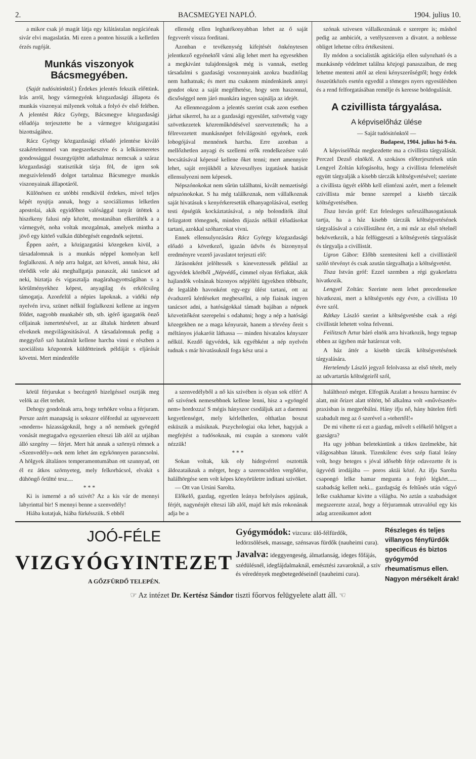2. BACSMEGYEI NAPLÓ. 1904. julius 10.
a mikor csak jó magát látja egy kilátástalan negációnak sivár elvi magaslatán. Mi ezen a ponton hisszük a kelletlen érzés rugóját.
Munkás viszonyok Bácsmegyében.
(Saját tudósitónktól.) Érdekes jelentés fekszik előttünk. Irás arról, hogy vármegyénk közgazdasági állapota és munkás viszonyai milyenek voltak a folyó év első felében. A jelentést Rácz György, Bácsmegye közgazdasági előadója terjesztette be a vármegye közigazgatási bizottságához.
Rácz György közgazdasági előadó jelentése kiváló szakértelemmel van megszerkesztve és a lelkiismeretes gondossággal összegyüjtött adathalmaz nemcsak a száraz közgazdasági statisztikát tárja föl, de igen sok megszivlelendő dolgot tartalmaz Bácsmegye munkás viszonyainak állapotáról.
Különösen ez utóbbi rendkivül érdekes, mivel teljes képét nyujtja annak, hogy a szociálizmus lelketlen apostolai, akik egyidőben valósággal tanyát ütöttek a hiszékeny falusi nép között, mostanában elkerülték a a vármegyét, noha voltak mozgalmak, amelyek mintha a jövő egy kitörő vulkán dübörgését engednék sejtetni.
Éppen azért, a közigazgatási közegeken kivül, a társadalomnak is a munkás néppel komolyan kell foglalkozni. A nép arra halgat, azt követi, annak hisz, aki törődik vele aki meghallgatja panaszát, aki tanácsot ad neki, biztatja és vigasztalja magárahagyottságában s a körülményekhez képest, anyagilag és erkölcsileg támogatja. Azonfelül a népies lapoknak. a vidéki nép nyelvén irva, szünet nélkül foglalkozni kellene az ingyen földet, nagyobb munkabér stb, stb. igérő igazgatók önző céljainak ismertetésével, az az általuk hirdetett absurd elveknek megvilágositásával. A társadalomnak pedig a meggyőző szó hatalmát kellene harcba vinni e részben a szociálista központok küldötteinek példáját s eljárását követni. Mert mindenféle
ellenség ellen leghatékonyabban lehet az ő saját fegyverét vissza forditani.
Azonban e tevékenység kifejtését önkénytesen jelentkező egyénektől várni alig lehet mert ha egyesekben a megkivánt tulajdonságok még is vannak, esetleg társadalmi s gazdasági voszonnyaink azokra buzditólag nem hathatnak; és mert ma csaknem mindenkinek annyi gondot okoz a saját megélhetése, hogy sem haszonnal, dicsőséggel nem járó munkára ingyen sajnálja az idejét.
Az ellenmozgalom a jelentés szerint csak azon esetben járhat sikerrel, ha az a gazdasági egyesület, szövetség vagy szövetkezetek közreműködésével szerveztetnék; ha a félrevezetett munkásnépet felvilágositó egyének, ezek lobogójával mennének harcba. Erre azonban a mellőzhetlen anyagi és szellemi erők rendelkezésre való bocsátásával képessé kellene őket tenni; mert amennyire lehet, saját erejükből a közveszélyes izgatások hatását ellensulyozni nem képesek.
Népszónokokat nem sűrün találhatni, kivált nemzetiségi népszónokokat. S ha még találkoznak, nem vállalkoznak saját hivatásuk s kenyérkeresetük elhanyagolásával, esetleg testi épségük kockáztatásával, a nép bolonditók által felizgatott tömegnek, minden dijazás nélkül előadásokat tartani, azokkal szóharcokat vivni.
Ennek ellensulyozására Rácz György közgazdasági előadó a következő, igazán üdvös és bizonynyal eredményre vezető javaslatot terjeszti elő:
Járásonként jelöltessék s kineveztessék például az ügyvédek köréből „Népvédő„ cimmel olyan férfiakat, akik hajlandók volnának bizonyos népjóléti ügyekben többször, de legalább havonként egy-egy ülést tartani, ott az évadszerű kérdéseket megbeszélni, a nép fiainak ingyen tanácsot adni, a hatóságokkal támadt bajában a népnek közvetitőként szerepelni s odahatni; hogy a nép a hatósági közegekben ne a maga kényurait, hanem a törvény őreit s méltányos jóakaróit láthassa — minden hivatalos kényszer nélkül. Kezdő ügyvédek, kik egyébként a nép nyelvén tudnak s már hivatásuknál foga kész urai a
szónak szivesen vállalkoznának e szerepre is; máshol pedig az ambiciót, a vetélyszenven a divatot. a noblesse obliget lehetne célra értékesiteni.
Ily módon a socialisták agitációja ellen sulyozható és a munkásnép védelmet találna közjogi panaszaiban, de meg lehetne menteni attól az eleni kényszerűségtől; hogy érdek összeütközés esetén egyedül a tömeges nyers egyesülésben és a rend felforgatásában remélje és keresse boldogulását.
A czivillista tárgyalása.
A képviselőház ülése
— Saját tudósitónktól —
Budapest, 1904. julius hó 9-én.
A képviselőház megkezdette ma a civillista tárgyalását. Perczel Dezső elnököl. A szokásos előterjesztések után Lengyel Zoltán kifogásolta, hogy a civillista felemelését együtt tárgyalják a kisebb tárczák költségvetésével; szerinte a civillista ügyét előbb kell elintézni azért, mert a felemelt czivillista már benne szerepel a kisebb tárczák költségvetésében.
Tisza István gróf: Ezt felesleges szőrszálhasogatásnak tartja, ha a ház kisebb tárczák költségvetésének tárgyalásával a czivillistához ért, a mi már az első tételnél bekövetkezik, a ház felfüggeszti a költségvetés tárgyalását és tárgyalja a civillistát.
Ugron Gábor: Előbb szentesiteni kell a civillistáról szóló törvényt és csak azután tárgyalhatja a költségvetést.
Tisza István gróf: Ezzel szemben a régi gyakorlatra hivatkozik.
Lengyel Zoltán: Szerinte nem lehet precedensekre hivatkozni, mert a költségvetés egy évre, a civillista 10 évre szól.
Rátkay László szerint a költségvetésbe csak a régi civillistát lehetett volna felvenni.
Feilitzsch Artur báró elnök arra hivatkozik, hogy tegnap ebben az ügyben már határozat volt.
A ház áttér a kisebb tárcák költségvetésének tárgyalására.
Hertelendy László jegyző felolvassa az első tételt, mely az udvartartás költségeiről szól,
körül férjurukat s becézgető hizelgéssel osztják meg velök az élet terhét.
Dehogy gondolnak arra, hogy terhökre volna a férjuram. Persze azért manapság is sokszor előfordul az ugynevezett »modern« házasságoknál, hogy a nő neméнek gyöngéd vonását megtagadva egyszerüen elteszi láb alól az utjában álló szegény — férjet. Mert hát annak a szörnyü rémnek a »Szenvedély«-nek nem lehet ám egykönnyen parancsolni. A hölgyek általános temperamentumában ott szunnyad, ott él ez átkos szörnyeteg, mely felkorbácsol, elvakit s dühöngő őrültté tesz....
* * *
Ki is ismerné a nő szivét? Az a kis vár de mennyi labyrinttal bir! S mennyi benne a szenvedély!
Hiába kutatjuk, hiába fürkésszük. S ebből
a szenvedélyből a nő kis szivében is olyan sok elfér! A nő szivének nemesebbnek kellene lenni, hisz a »gyöngéd nem« hordozza! S mégis hányszor csodáljuk azt a daemoni kegyetlenséget, mely kérlelhetlen, olthatlan boszut esküszik a másiknak. Pszychologiai oka lehet, hagyjuk a megfejtést a tudósoknak, mi csupán a szomoru valót nézzük!
* * *
Sokan voltak, kik oly hidegvérrel osztották áldozataiknak a mérget, hogy a szerencsétlen vergődése, halálhörgése sem volt képes könyörületre inditani szivöket.
— Ott van Ursini Sarolta.
Előkelő, gazdag, egyetlen leánya befolyásos apjának, férjét, nagynénjét elteszi láb alól, majd két más rokonának adja be a
halálthozó mérget. Elfogták Azalatt a hosszu harminc év alatt, mit őrizet alatt töltött, bő alkalma volt »művészetét« praxisban is megpróbálni. Hány ifju nő, hány hütelen férfi szabadult meg az ő szerével a »tehertől!«
De mi vihette rá ezt a gazdag, művelt s előkelő hölgyet a gazságra?
Ha ugy jobban beletekintünk a titkos üzelmekbe, hát világosabban látunk. Tizenkilenc éves szép fiatal leány volt, hogy beteges s jóval idősebb férje odavezette őt is ügyvédi irodájába — poros aktái közé. Az ifju Sarolta csapongó lelke hamar megunta a fojtó légkört...... szabadság kellett neki... gazdagság és feltűnés után vágyó lelke csakhamar kivitte a világba. No aztán a szabadságot megszerezte azzal, hogy a férjuramnak utravalóul egy kis adag arzenikumot adott
JOÓ-FÉLE
VIZGYÓGYINTEZET
A GŐZFÜRDŐ TELEPÉN.
Gyógymódok: vizcura: ülő-félfürdők, ledörzsölések, massage, szénsavas fürdők (nauheimi cura).
Javalva: ideggyengeség, álmatlanság, ideges főfájás, szédülésnél, idegfájdalmaknál, emésztési zavaroknál, a sziv és véredények megbetegedéseinél (nauheimi cura).
Részleges és teljes villanyos fényfürdők specificus és biztos gyógymód rheumatismus ellen. Nagyon mérsékelt árak!
☞ Az intézet Dr. Kertész Sándor tiszti főorvos felügyelete alatt áll. ☜